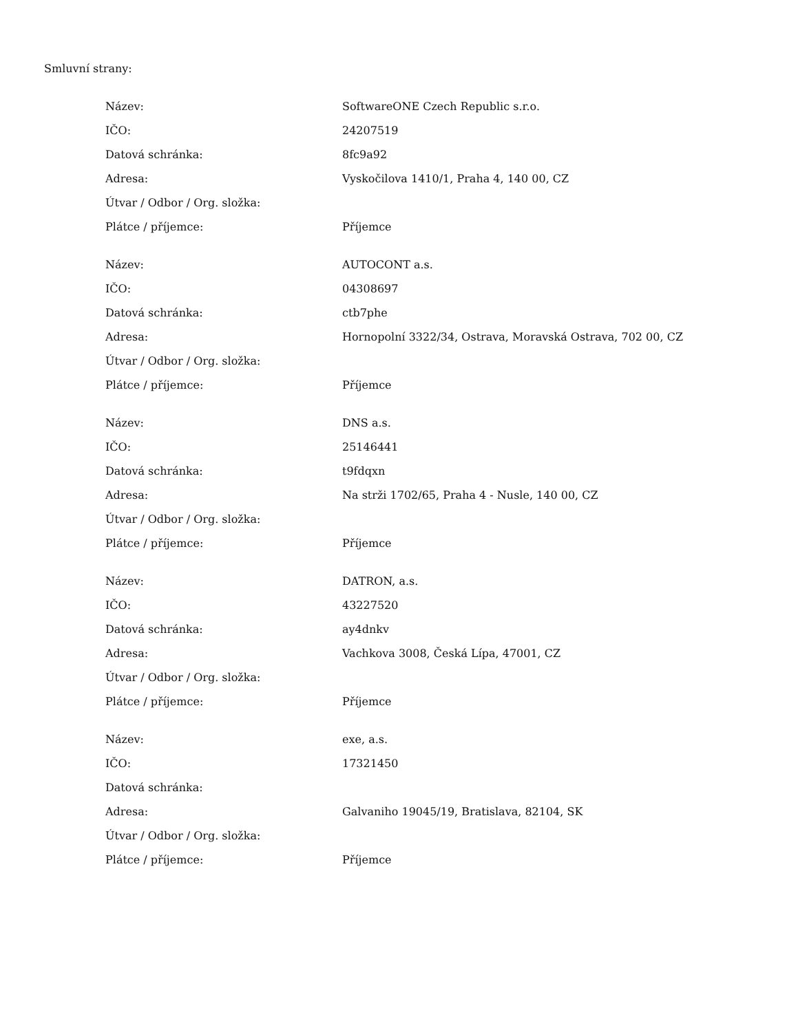Smluvní strany:
| Název: | SoftwareONE Czech Republic s.r.o. |
| IČO: | 24207519 |
| Datová schránka: | 8fc9a92 |
| Adresa: | Vyskočilova 1410/1, Praha 4, 140 00, CZ |
| Útvar / Odbor / Org. složka: | |
| Plátce / příjemce: | Příjemce |
| Název: | AUTOCONT a.s. |
| IČO: | 04308697 |
| Datová schránka: | ctb7phe |
| Adresa: | Hornopolní 3322/34, Ostrava, Moravská Ostrava, 702 00, CZ |
| Útvar / Odbor / Org. složka: | |
| Plátce / příjemce: | Příjemce |
| Název: | DNS a.s. |
| IČO: | 25146441 |
| Datová schránka: | t9fdqxn |
| Adresa: | Na strži 1702/65, Praha 4 - Nusle, 140 00, CZ |
| Útvar / Odbor / Org. složka: | |
| Plátce / příjemce: | Příjemce |
| Název: | DATRON, a.s. |
| IČO: | 43227520 |
| Datová schránka: | ay4dnkv |
| Adresa: | Vachkova 3008, Česká Lípa, 47001, CZ |
| Útvar / Odbor / Org. složka: | |
| Plátce / příjemce: | Příjemce |
| Název: | exe, a.s. |
| IČO: | 17321450 |
| Datová schránka: | |
| Adresa: | Galvaniho 19045/19, Bratislava, 82104, SK |
| Útvar / Odbor / Org. složka: | |
| Plátce / příjemce: | Příjemce |